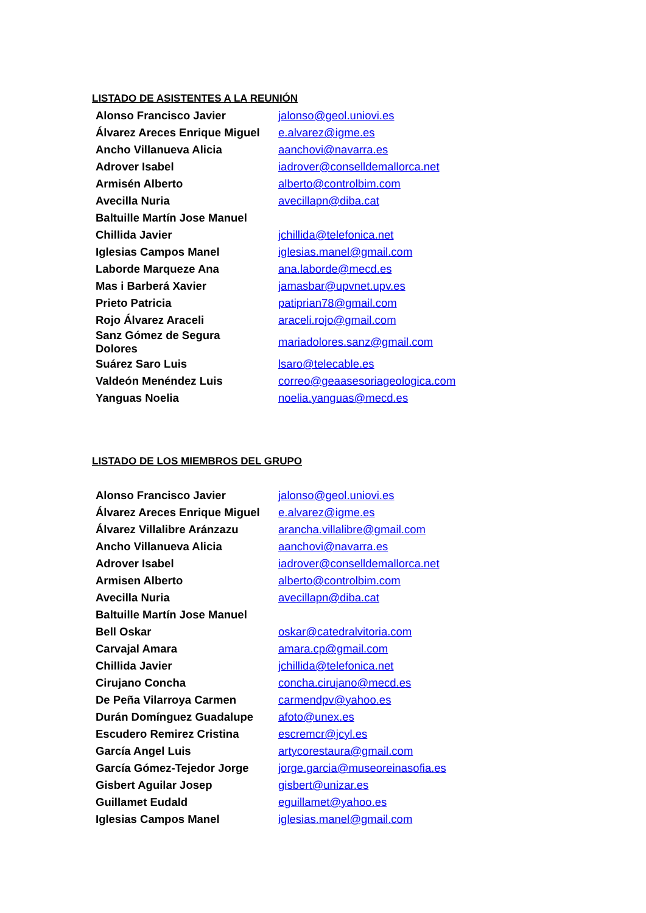LISTADO DE ASISTENTES A LA REUNIÓN
| Alonso Francisco Javier | jalonso@geol.uniovi.es |
| Álvarez Areces Enrique Miguel | e.alvarez@igme.es |
| Ancho Villanueva Alicia | aanchovi@navarra.es |
| Adrover Isabel | iadrover@conselldemallorca.net |
| Armisén Alberto | alberto@controlbim.com |
| Avecilla Nuria | avecillapn@diba.cat |
| Baltuille Martín Jose Manuel | |
| Chillida Javier | jchillida@telefonica.net |
| Iglesias Campos Manel | iglesias.manel@gmail.com |
| Laborde Marqueze Ana | ana.laborde@mecd.es |
| Mas i Barberá Xavier | jamasbar@upvnet.upv.es |
| Prieto Patricia | patiprian78@gmail.com |
| Rojo Álvarez Araceli | araceli.rojo@gmail.com |
| Sanz Gómez de Segura Dolores | mariadolores.sanz@gmail.com |
| Suárez Saro Luis | lsaro@telecable.es |
| Valdeón Menéndez Luis | correo@geaasesoriageologica.com |
| Yanguas Noelia | noelia.yanguas@mecd.es |
LISTADO DE LOS MIEMBROS DEL GRUPO
| Alonso Francisco Javier | jalonso@geol.uniovi.es |
| Álvarez Areces Enrique Miguel | e.alvarez@igme.es |
| Álvarez Villalibre Aránzazu | arancha.villalibre@gmail.com |
| Ancho Villanueva Alicia | aanchovi@navarra.es |
| Adrover Isabel | iadrover@conselldemallorca.net |
| Armisen Alberto | alberto@controlbim.com |
| Avecilla Nuria | avecillapn@diba.cat |
| Baltuille Martín Jose Manuel | |
| Bell Oskar | oskar@catedralvitoria.com |
| Carvajal Amara | amara.cp@gmail.com |
| Chillida Javier | jchillida@telefonica.net |
| Cirujano Concha | concha.cirujano@mecd.es |
| De Peña Vilarroya Carmen | carmendpv@yahoo.es |
| Durán Domínguez Guadalupe | afoto@unex.es |
| Escudero Remirez Cristina | escremcr@jcyl.es |
| García Angel Luis | artycorestaura@gmail.com |
| García Gómez-Tejedor Jorge | jorge.garcia@museoreinasofia.es |
| Gisbert Aguilar Josep | gisbert@unizar.es |
| Guillamet Eudald | eguillamet@yahoo.es |
| Iglesias Campos Manel | iglesias.manel@gmail.com |